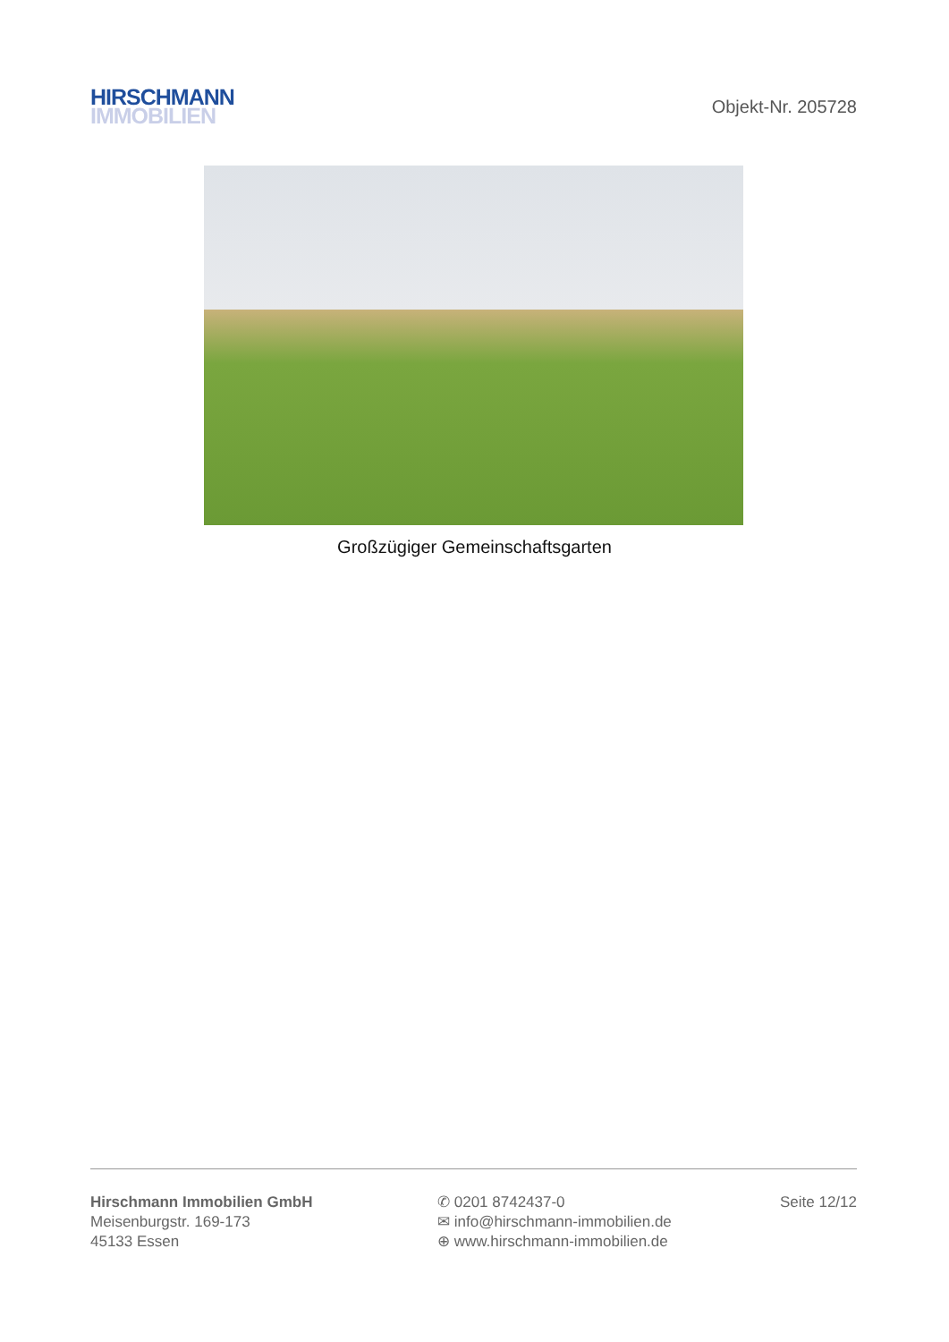HIRSCHMANN
IMMOBILIEN
Objekt-Nr. 205728
Großzügiger Gemeinschaftsgarten
Hirschmann Immobilien GmbH
Meisenburgstr. 169-173
45133 Essen
✆ 0201 8742437-0
✉ info@hirschmann-immobilien.de
⊕ www.hirschmann-immobilien.de
Seite 12/12